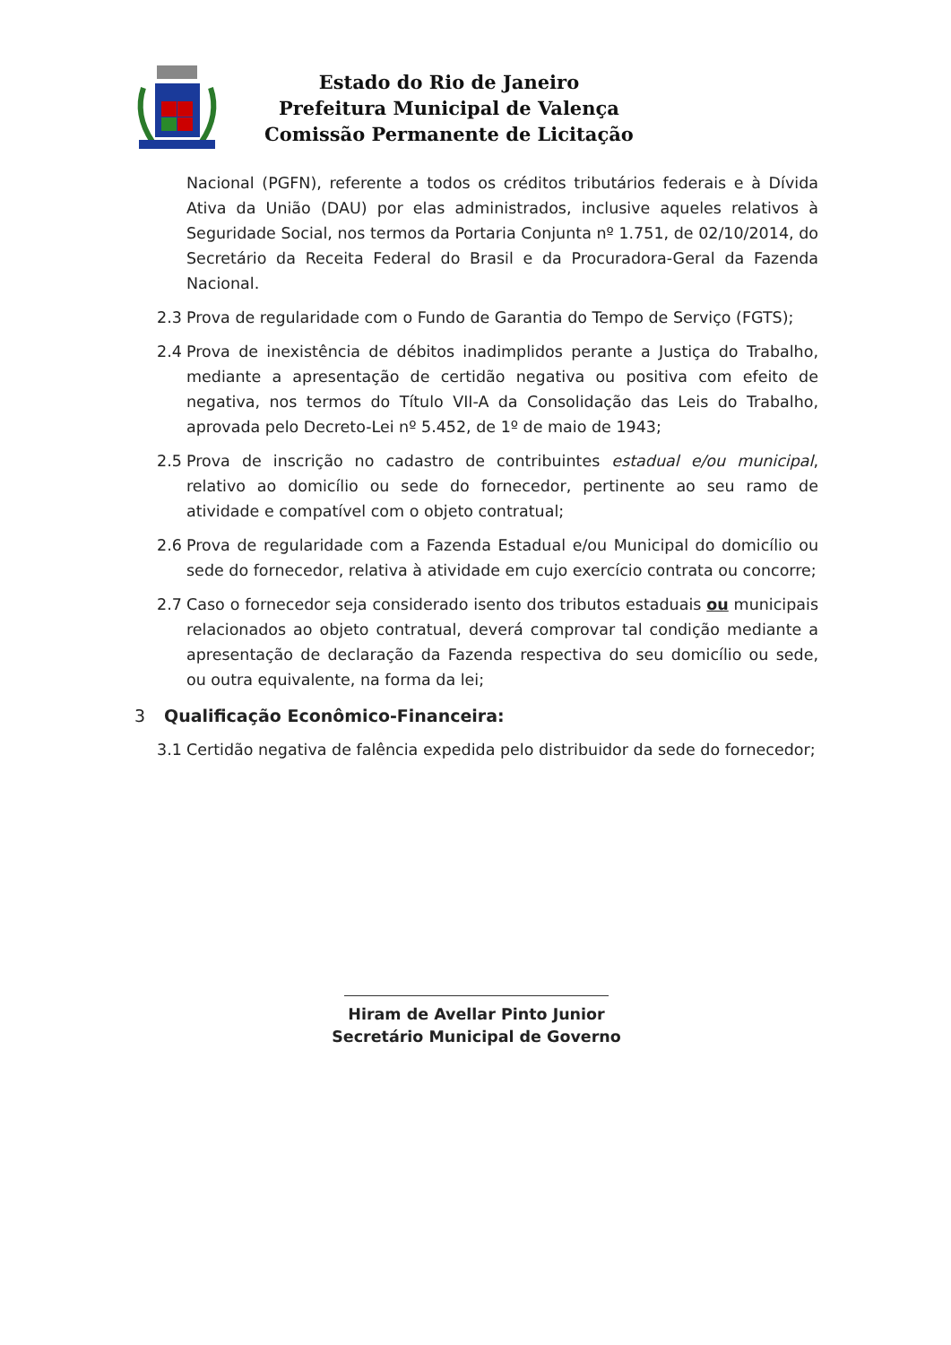Estado do Rio de Janeiro
Prefeitura Municipal de Valença
Comissão Permanente de Licitação
Nacional (PGFN), referente a todos os créditos tributários federais e à Dívida Ativa da União (DAU) por elas administrados, inclusive aqueles relativos à Seguridade Social, nos termos da Portaria Conjunta nº 1.751, de 02/10/2014, do Secretário da Receita Federal do Brasil e da Procuradora-Geral da Fazenda Nacional.
2.3 Prova de regularidade com o Fundo de Garantia do Tempo de Serviço (FGTS);
2.4 Prova de inexistência de débitos inadimplidos perante a Justiça do Trabalho, mediante a apresentação de certidão negativa ou positiva com efeito de negativa, nos termos do Título VII-A da Consolidação das Leis do Trabalho, aprovada pelo Decreto-Lei nº 5.452, de 1º de maio de 1943;
2.5 Prova de inscrição no cadastro de contribuintes estadual e/ou municipal, relativo ao domicílio ou sede do fornecedor, pertinente ao seu ramo de atividade e compatível com o objeto contratual;
2.6 Prova de regularidade com a Fazenda Estadual e/ou Municipal do domicílio ou sede do fornecedor, relativa à atividade em cujo exercício contrata ou concorre;
2.7 Caso o fornecedor seja considerado isento dos tributos estaduais ou municipais relacionados ao objeto contratual, deverá comprovar tal condição mediante a apresentação de declaração da Fazenda respectiva do seu domicílio ou sede, ou outra equivalente, na forma da lei;
3 Qualificação Econômico-Financeira:
3.1 Certidão negativa de falência expedida pelo distribuidor da sede do fornecedor;
Hiram de Avellar Pinto Junior
Secretário Municipal de Governo